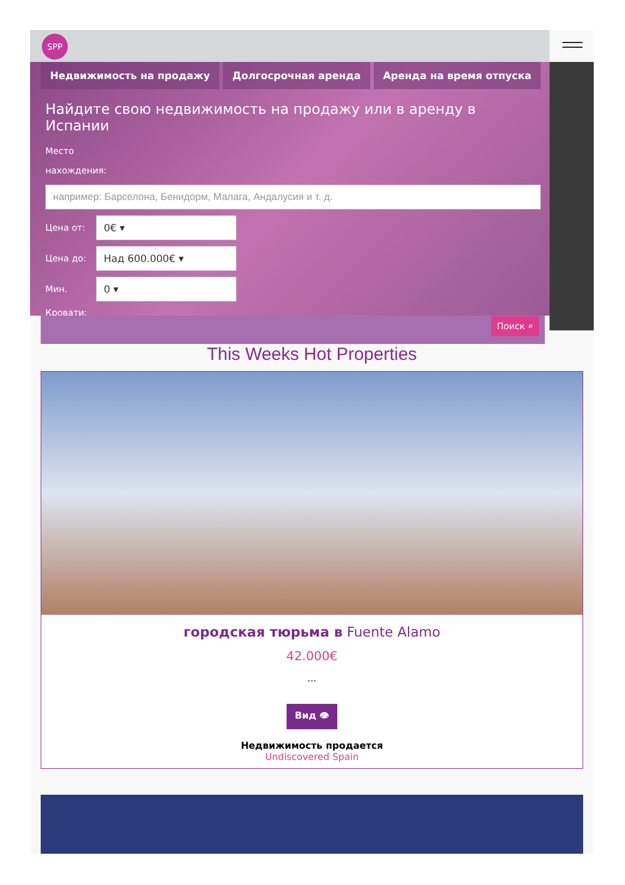SPP
Недвижимость на продажу Долгосрочная аренда Аренда на время отпуска
Найдите свою недвижимость на продажу или в аренду в Испании
Место
нахождения:
Цена от:
0€ ▾
Цена до:
Над 600.000€ ▾
Мин.
0 ▾
Кровати:
Поиск ⌕
This Weeks Hot Properties
городская тюрьма в Fuente Alamo
42.000€
...
Вид 👁
Недвижимость продается
Undiscovered Spain